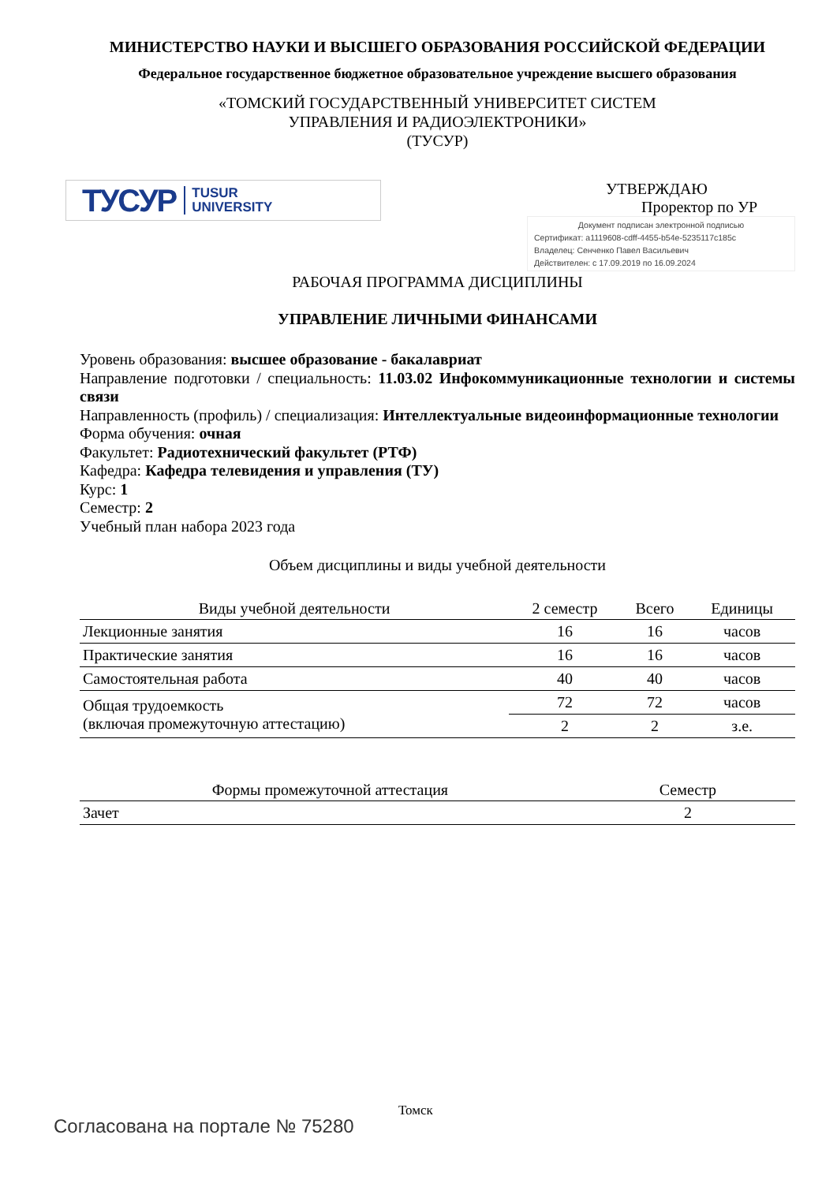МИНИСТЕРСТВО НАУКИ И ВЫСШЕГО ОБРАЗОВАНИЯ РОССИЙСКОЙ ФЕДЕРАЦИИ
Федеральное государственное бюджетное образовательное учреждение высшего образования
«ТОМСКИЙ ГОСУДАРСТВЕННЫЙ УНИВЕРСИТЕТ СИСТЕМ
УПРАВЛЕНИЯ И РАДИОЭЛЕКТРОНИКИ»
(ТУСУР)
ТУСУР TUSUR
UNIVERSITY
УТВЕРЖДАЮ
Проректор по УР
Документ подписан электронной подписью
Сертификат: a1119608-cdff-4455-b54e-5235117c185c
Владелец: Сенченко Павел Васильевич
Действителен: с 17.09.2019 по 16.09.2024
РАБОЧАЯ ПРОГРАММА ДИСЦИПЛИНЫ
УПРАВЛЕНИЕ ЛИЧНЫМИ ФИНАНСАМИ
Уровень образования: высшее образование - бакалавриат
Направление подготовки / специальность: 11.03.02 Инфокоммуникационные технологии и системы связи
Направленность (профиль) / специализация: Интеллектуальные видеоинформационные технологии
Форма обучения: очная
Факультет: Радиотехнический факультет (РТФ)
Кафедра: Кафедра телевидения и управления (ТУ)
Курс: 1
Семестр: 2
Учебный план набора 2023 года
Объем дисциплины и виды учебной деятельности
| Виды учебной деятельности | 2 семестр | Всего | Единицы |
| --- | --- | --- | --- |
| Лекционные занятия | 16 | 16 | часов |
| Практические занятия | 16 | 16 | часов |
| Самостоятельная работа | 40 | 40 | часов |
| Общая трудоемкость (включая промежуточную аттестацию) | 72 | 72 | часов |
| | 2 | 2 | з.е. |
| Формы промежуточной аттестация | Семестр |
| --- | --- |
| Зачет | 2 |
Томск
Согласована на портале № 75280